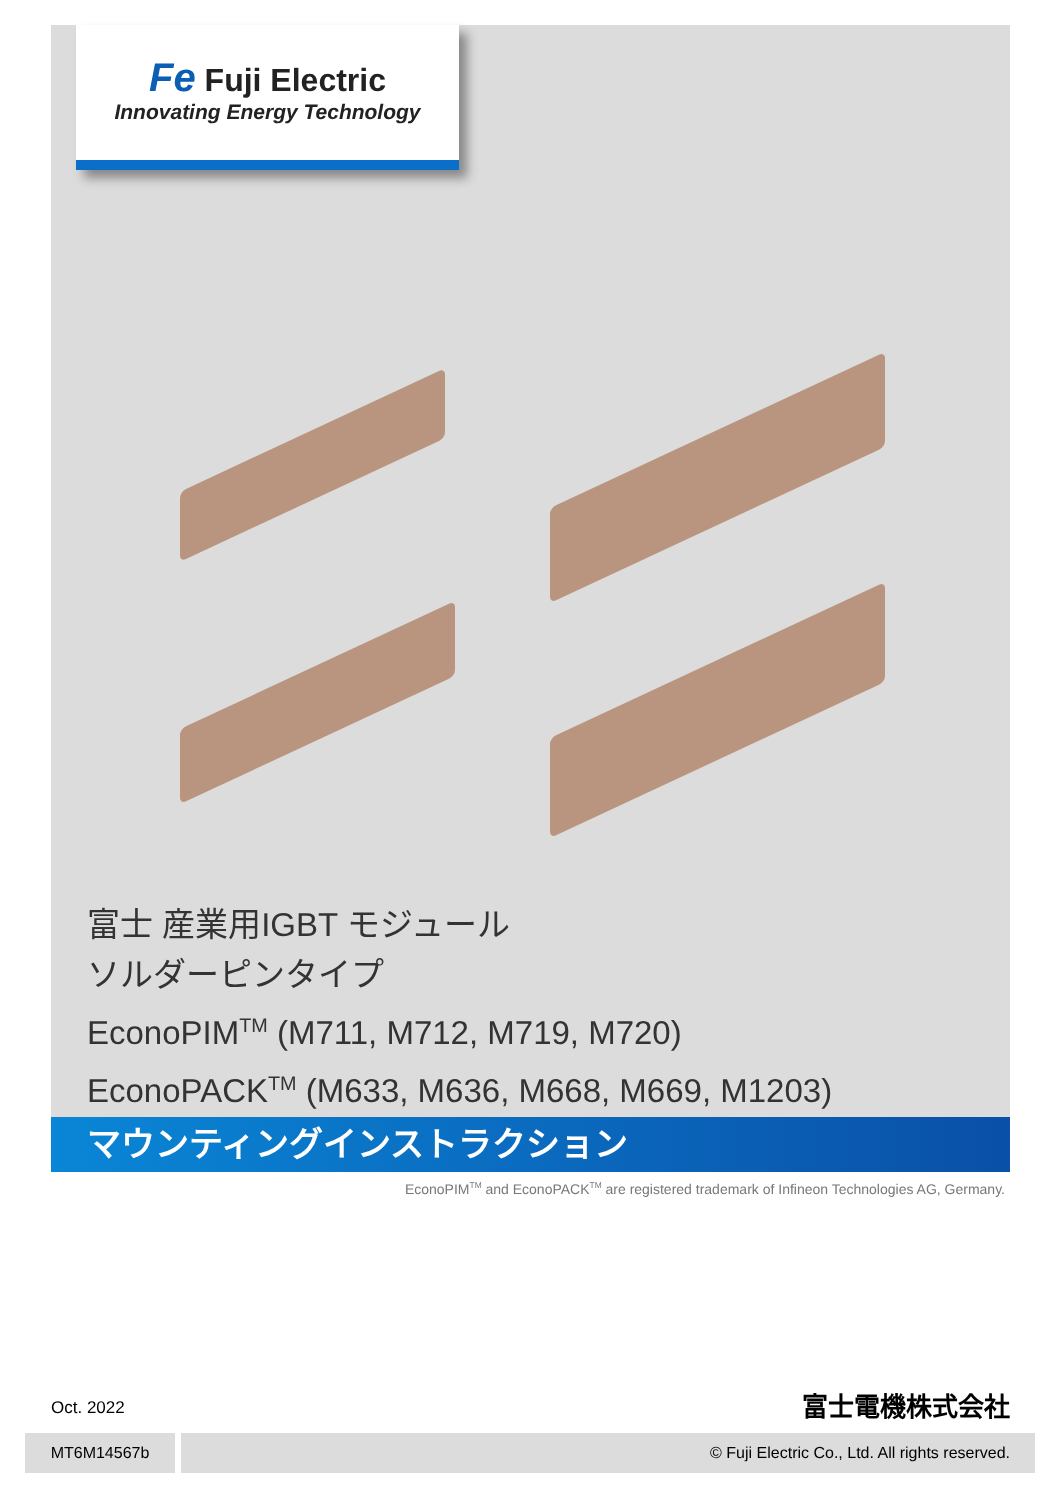Fe Fuji Electric
Innovating Energy Technology
富士 産業用IGBT モジュール
ソルダーピンタイプ
EconoPIM<sup>TM</sup> (M711, M712, M719, M720)
EconoPACK<sup>TM</sup> (M633, M636, M668, M669, M1203)
マウンティングインストラクション
EconoPIM<sup>TM</sup> and EconoPACK<sup>TM</sup> are registered trademark of Infineon Technologies AG, Germany.
Oct. 2022 富士電機株式会社
MT6M14567b © Fuji Electric Co., Ltd. All rights reserved.